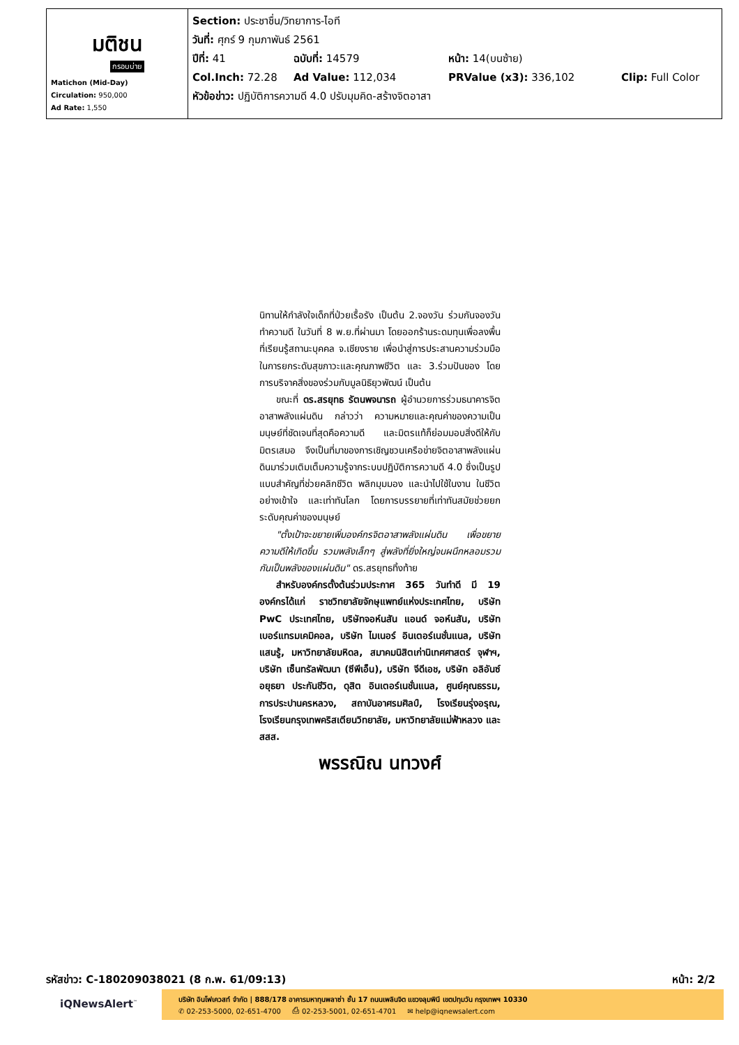| มติชน กรอบบ่าย Matichon (Mid-Day) Circulation: 950,000 Ad Rate: 1,550 | Section: ประชาชื่น/วิทยาการ-ไอที วันที่: ศุกร์ 9 กุมภาพันธ์ 2561 ปีที่: 41 ฉบับที่: 14579 หน้า: 14(บนซ้าย) Col.Inch: 72.28 Ad Value: 112,034 PRValue (x3): 336,102 Clip: Full Color หัวข้อข่าว: ปฏิบัติการความดี 4.0 ปรับมุมคิด-สร้างจิตอาสา |
นิทานให้กำลังใจเด็กที่ป่วยเรื้อรัง เป็นต้น 2.จองวัน ร่วมกันจองวันทำความดี ในวันที่ 8 พ.ย.ที่ผ่านมา โดยออกร้านระดมทุนเพื่อลงพื้นที่เรียนรู้สถานะบุคคล จ.เชียงราย เพื่อนำสู่การประสานความร่วมมือในการยกระดับสุขภาวะและคุณภาพชีวิต และ 3.ร่วมปันของ โดยการบริจาคสิ่งของร่วมกับมูลนิธิยุวพัฒน์ เป็นต้น
ขณะที่ ดร.สรยุทธ รัตนพจนารถ ผู้อำนวยการร่วมธนาคารจิตอาสาพลังแผ่นดิน กล่าวว่า ความหมายและคุณค่าของความเป็นมนุษย์ที่ชัดเจนที่สุดคือความดี และมิตรแท้ก็ย่อมมอบสิ่งดีให้กับมิตรเสมอ จึงเป็นที่มาของการเชิญชวนเครือข่ายจิตอาสาพลังแผ่นดินมาร่วมเติมเต็มความรู้จากระบบปฏิบัติการความดี 4.0 ซึ่งเป็นรูปแบบสำคัญที่ช่วยคลิกชีวิต พลิกมุมมอง และนำไปใช้ในงาน ในชีวิต อย่างเข้าใจ และเท่าทันโลก โดยการบรรยายที่เท่าทันสมัยช่วยยกระดับคุณค่าของมนุษย์
"ตั้งเป้าจะขยายเพิ่มองค์กรจิตอาสาพลังแผ่นดิน เพื่อขยายความดีให้เกิดขึ้น รวมพลังเล็กๆ สู่พลังที่ยิ่งใหญ่จนผนึกหลอมรวมกันเป็นพลังของแผ่นดิน" ดร.สรยุทธทิ้งท้าย
สำหรับองค์กรตั้งต้นร่วมประกาศ 365 วันทำดี มี 19 องค์กรได้แก่ ราชวิทยาลัยจักษุแพทย์แห่งประเทศไทย, บริษัท PwC ประเทศไทย, บริษัทจอห์นสัน แอนด์ จอห์นสัน, บริษัท เบอร์แทรมเคมิคอล, บริษัท ไมเนอร์ อินเตอร์เนชั่นแนล, บริษัท แสนรู้, มหาวิทยาลัยมหิดล, สมาคมนิสิตเก่านิเทศศาสตร์ จุฬาฯ, บริษัท เซ็นทรัลพัฒนา (ซีพีเอ็น), บริษัท จีดีเอช, บริษัท อลิอันซ์ อยุธยา ประกันชีวิต, ดุสิต อินเตอร์เนชั่นแนล, ศูนย์คุณธรรม, การประปานครหลวง, สถาบันอาศรมศิลป์, โรงเรียนรุ่งอรุณ, โรงเรียนกรุงเทพคริสเตียนวิทยาลัย, มหาวิทยาลัยแม่ฟ้าหลวง และ สสส.
พรรณิณ นทวงศ์
รหัสข่าว: C-180209038021 (8 ก.พ. 61/09:13) หน้า: 2/2
iQNewsAlert<sup>™</sup>
บริษัท อินโฟเควสท์ จำกัด | 888/178 อาคารมหาทุนพลาซ่า ชั้น 17 ถนนเพลินจิต แขวงลุมพินี เขตปทุมวัน กรุงเทพฯ 10330
✆ 02-253-5000, 02-651-4700 ⎙ 02-253-5001, 02-651-4701 ✉ help@iqnewsalert.com